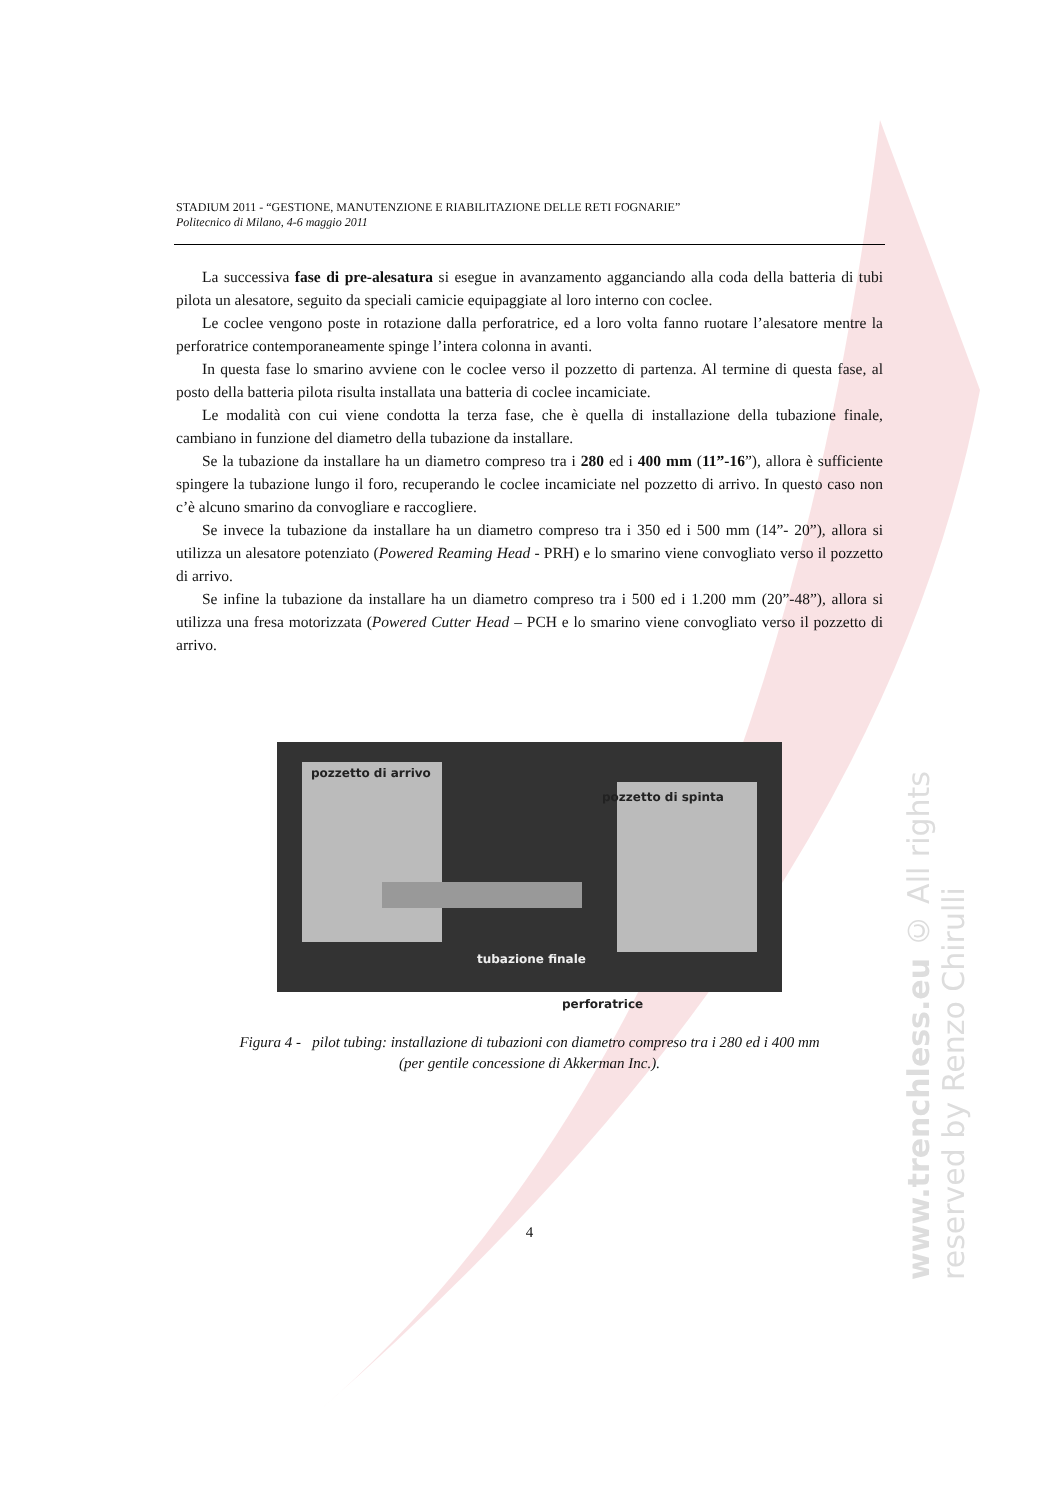www.trenchless.eu © All rights reserved by Renzo Chirulli
STADIUM 2011 - “GESTIONE, MANUTENZIONE E RIABILITAZIONE DELLE RETI FOGNARIE”
Politecnico di Milano, 4-6 maggio 2011
La successiva fase di pre-alesatura si esegue in avanzamento agganciando alla coda della batteria di tubi pilota un alesatore, seguito da speciali camicie equipaggiate al loro interno con coclee.
Le coclee vengono poste in rotazione dalla perforatrice, ed a loro volta fanno ruotare l’alesatore mentre la perforatrice contemporaneamente spinge l’intera colonna in avanti.
In questa fase lo smarino avviene con le coclee verso il pozzetto di partenza. Al termine di questa fase, al posto della batteria pilota risulta installata una batteria di coclee incamiciate.
Le modalità con cui viene condotta la terza fase, che è quella di installazione della tubazione finale, cambiano in funzione del diametro della tubazione da installare.
Se la tubazione da installare ha un diametro compreso tra i 280 ed i 400 mm (11”-16”), allora è sufficiente spingere la tubazione lungo il foro, recuperando le coclee incamiciate nel pozzetto di arrivo. In questo caso non c’è alcuno smarino da convogliare e raccogliere.
Se invece la tubazione da installare ha un diametro compreso tra i 350 ed i 500 mm (14”- 20”), allora si utilizza un alesatore potenziato (Powered Reaming Head - PRH) e lo smarino viene convogliato verso il pozzetto di arrivo.
Se infine la tubazione da installare ha un diametro compreso tra i 500 ed i 1.200 mm (20”-48”), allora si utilizza una fresa motorizzata (Powered Cutter Head – PCH e lo smarino viene convogliato verso il pozzetto di arrivo.
pozzetto di arrivo
pozzetto di spinta
tubazione finale
perforatrice
Figura 4 - pilot tubing: installazione di tubazioni con diametro compreso tra i 280 ed i 400 mm
(per gentile concessione di Akkerman Inc.).
4